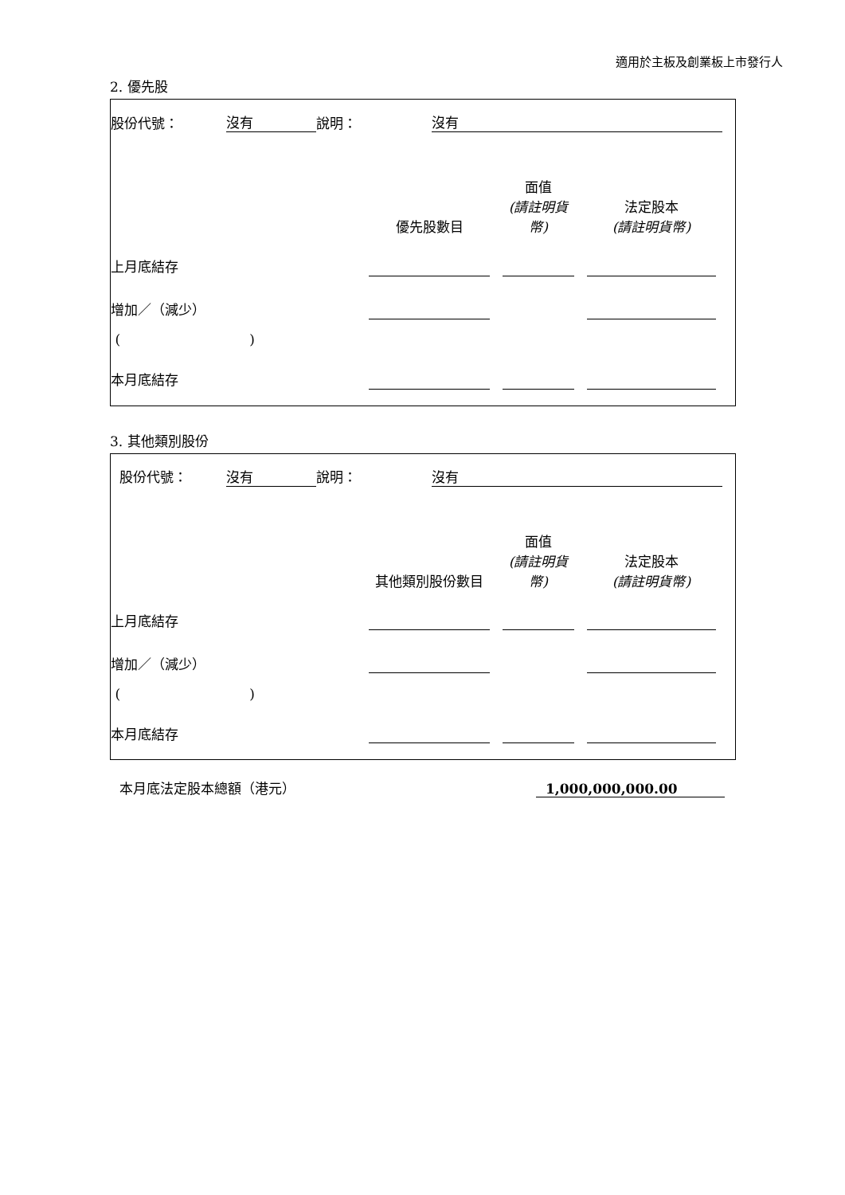適用於主板及創業板上市發行人
2. 優先股
| 股份代號： | 沒有 | 說明： | 沒有 | |
| | 優先股數目 | | 面值 (請註明貨幣) | | 法定股本 (請註明貨幣) | |
| 上月底結存 | | | | | | |
| 增加／（減少） | | | | | | |
| ( ) | | | | | | |
| 本月底結存 | | | | | | |
3. 其他類別股份
| 股份代號： | 沒有 | 說明： | 沒有 | |
| | 其他類別股份數目 | | 面值 (請註明貨幣) | | 法定股本 (請註明貨幣) | |
| 上月底結存 | | | | | | |
| 增加／（減少） | | | | | | |
| ( ) | | | | | | |
| 本月底結存 | | | | | | |
| 本月底法定股本總額（港元） | 1,000,000,000.00 |